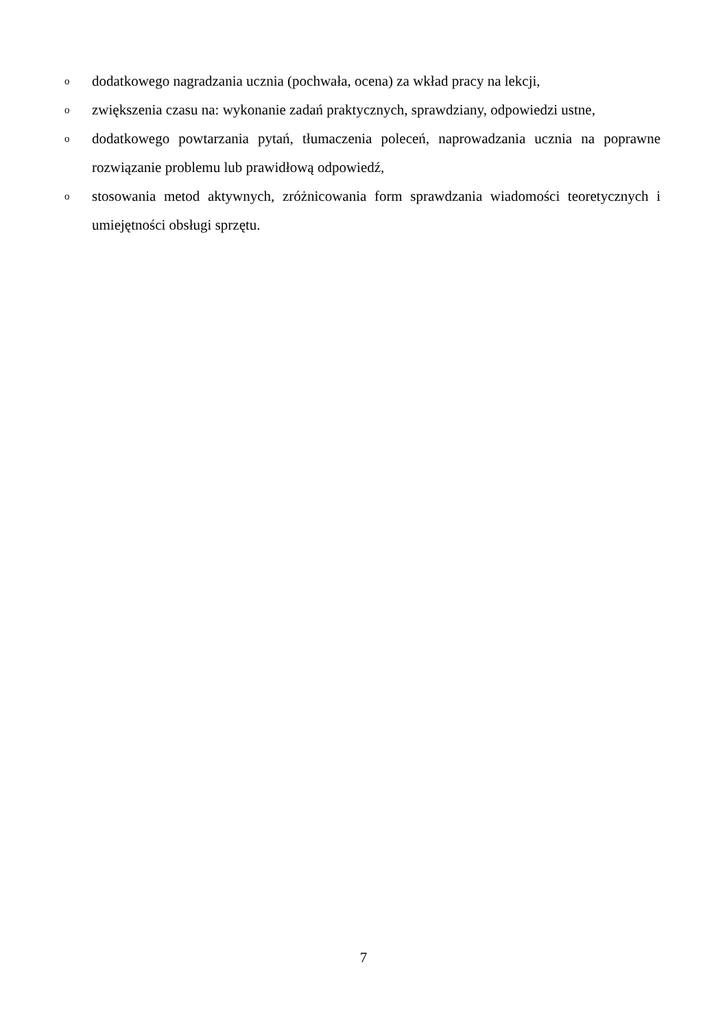ododatkowego nagradzania ucznia (pochwała, ocena) za wkład pracy na lekcji,
ozwiększenia czasu na: wykonanie zadań praktycznych, sprawdziany, odpowiedzi ustne,
ododatkowego powtarzania pytań, tłumaczenia poleceń, naprowadzania ucznia na poprawne rozwiązanie problemu lub prawidłową odpowiedź,
ostosowania metod aktywnych, zróżnicowania form sprawdzania wiadomości teoretycznych i umiejętności obsługi sprzętu.
7